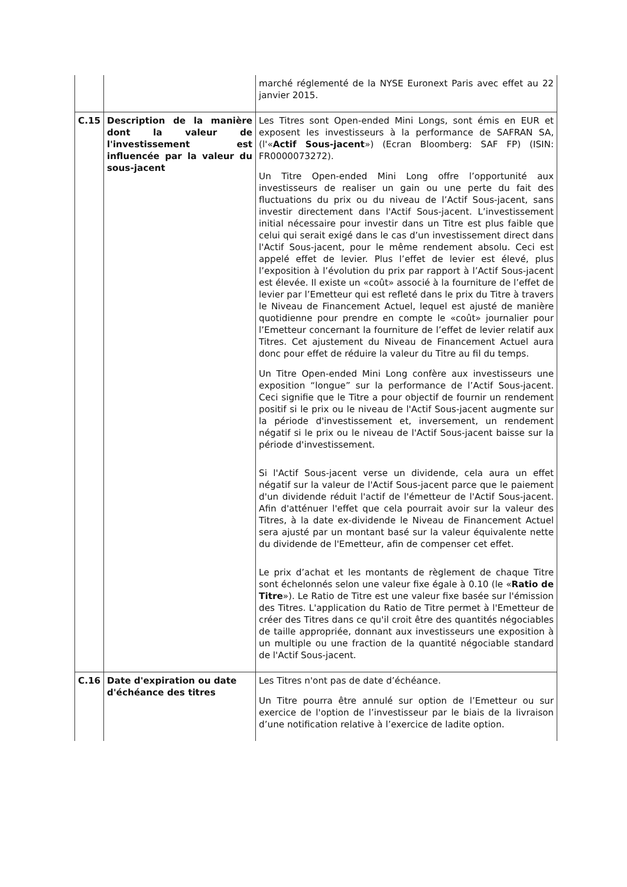| | | marché réglementé de la NYSE Euronext Paris avec effet au 22 janvier 2015. |
| C.15 | Description de la manière dont la valeur de l'investissement est influencée par la valeur du sous-jacent | Les Titres sont Open-ended Mini Longs, sont émis en EUR et exposent les investisseurs à la performance de SAFRAN SA, (l'« Actif Sous-jacent ») (Ecran Bloomberg: SAF FP) (ISIN: FR0000073272). Un Titre Open-ended Mini Long offre l’opportunité aux investisseurs de realiser un gain ou une perte du fait des fluctuations du prix ou du niveau de l’Actif Sous-jacent, sans investir directement dans l'Actif Sous-jacent. L’investissement initial nécessaire pour investir dans un Titre est plus faible que celui qui serait exigé dans le cas d’un investissement direct dans l'Actif Sous-jacent, pour le même rendement absolu. Ceci est appelé effet de levier. Plus l’effet de levier est élevé, plus l’exposition à l’évolution du prix par rapport à l’Actif Sous-jacent est élevée. Il existe un «coût» associé à la fourniture de l’effet de levier par l’Emetteur qui est refleté dans le prix du Titre à travers le Niveau de Financement Actuel, lequel est ajusté de manière quotidienne pour prendre en compte le «coût» journalier pour l’Emetteur concernant la fourniture de l’effet de levier relatif aux Titres. Cet ajustement du Niveau de Financement Actuel aura donc pour effet de réduire la valeur du Titre au fil du temps. Un Titre Open-ended Mini Long confère aux investisseurs une exposition “longue” sur la performance de l’Actif Sous-jacent. Ceci signifie que le Titre a pour objectif de fournir un rendement positif si le prix ou le niveau de l'Actif Sous-jacent augmente sur la période d'investissement et, inversement, un rendement négatif si le prix ou le niveau de l'Actif Sous-jacent baisse sur la période d'investissement. Si l'Actif Sous-jacent verse un dividende, cela aura un effet négatif sur la valeur de l'Actif Sous-jacent parce que le paiement d'un dividende réduit l'actif de l'émetteur de l'Actif Sous-jacent. Afin d'atténuer l'effet que cela pourrait avoir sur la valeur des Titres, à la date ex-dividende le Niveau de Financement Actuel sera ajusté par un montant basé sur la valeur équivalente nette du dividende de l'Emetteur, afin de compenser cet effet. Le prix d’achat et les montants de règlement de chaque Titre sont échelonnés selon une valeur fixe égale à 0.10 (le « Ratio de Titre »). Le Ratio de Titre est une valeur fixe basée sur l'émission des Titres. L'application du Ratio de Titre permet à l'Emetteur de créer des Titres dans ce qu'il croit être des quantités négociables de taille appropriée, donnant aux investisseurs une exposition à un multiple ou une fraction de la quantité négociable standard de l'Actif Sous-jacent. |
| C.16 | Date d'expiration ou date d'échéance des titres | Les Titres n'ont pas de date d’échéance. Un Titre pourra être annulé sur option de l’Emetteur ou sur exercice de l'option de l’investisseur par le biais de la livraison d’une notification relative à l’exercice de ladite option. |